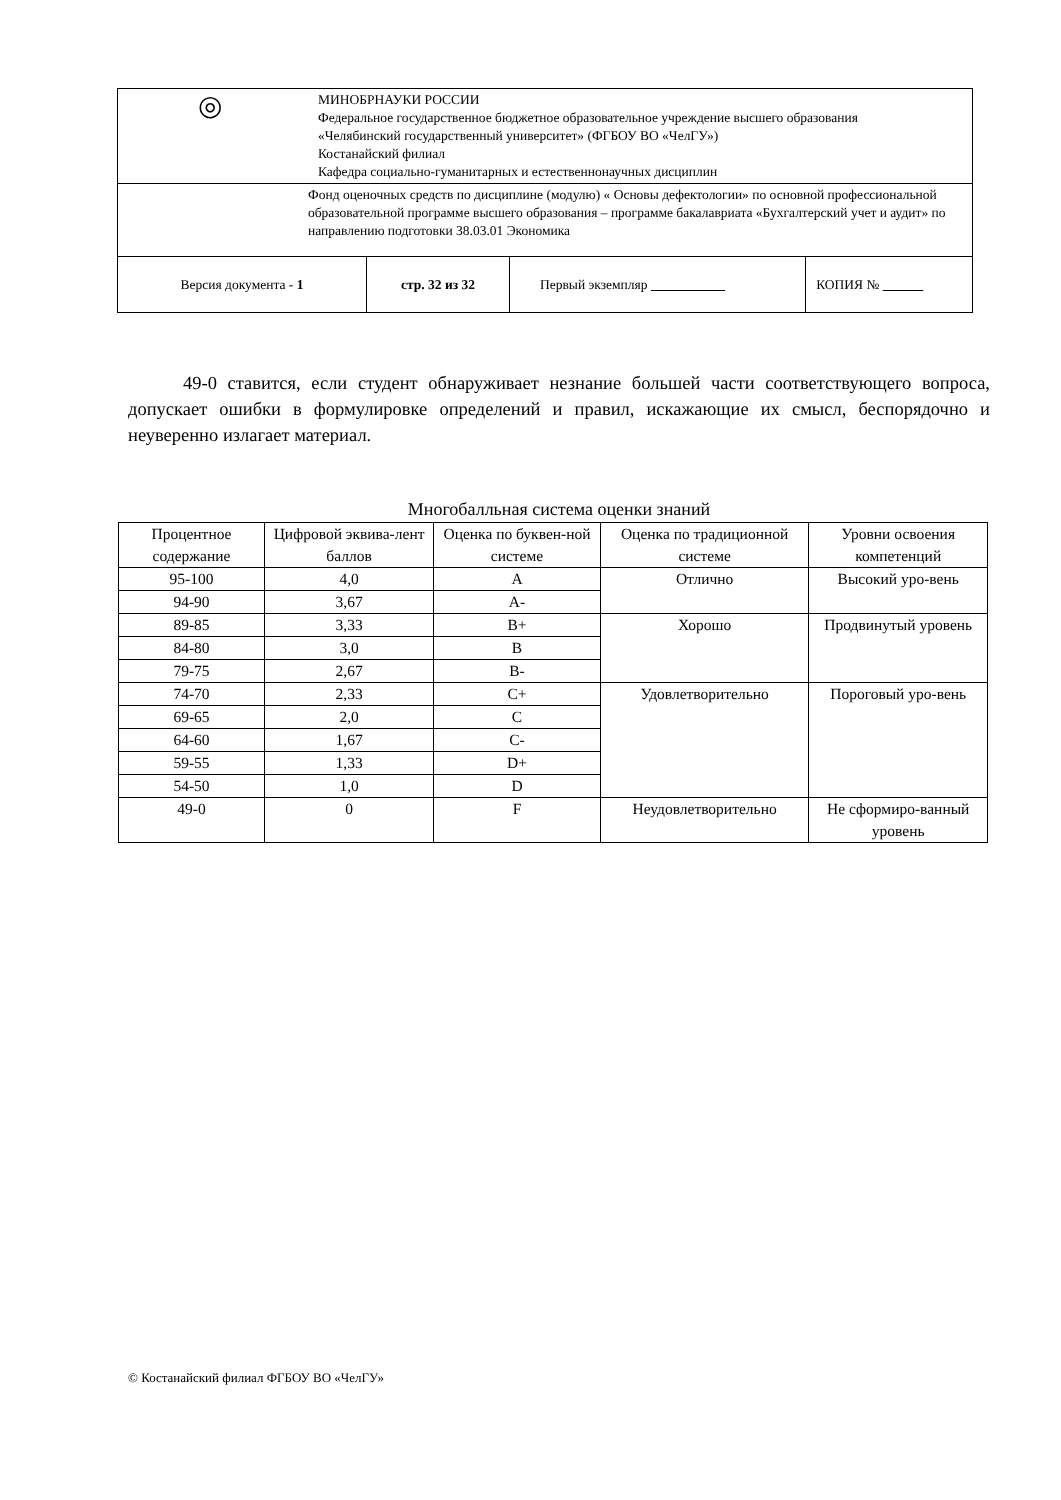| ◎ МИНОБРНАУКИ РОССИИ Федеральное государственное бюджетное образовательное учреждение высшего образования «Челябинский государственный университет» (ФГБОУ ВО «ЧелГУ») Костанайский филиал Кафедра социально-гуманитарных и естественнонаучных дисциплин | | | |
| Фонд оценочных средств по дисциплине (модулю) « Основы дефектологии» по основной профессиональной образовательной программе высшего образования – программе бакалавриата «Бухгалтерский учет и аудит» по направлению подготовки 38.03.01 Экономика | | | |
| Версия документа - 1 | стр. 32 из 32 | Первый экземпляр | КОПИЯ № |
49-0 ставится, если студент обнаруживает незнание большей части соответствующего вопроса, допускает ошибки в формулировке определений и правил, искажающие их смысл, беспорядочно и неуверенно излагает материал.
Многобалльная система оценки знаний
| Процентное содержание | Цифровой эквива-лент баллов | Оценка по буквен-ной системе | Оценка по традиционной системе | Уровни освоения компетенций |
| 95-100 | 4,0 | A | Отлично | Высокий уро-вень |
| 94-90 | 3,67 | A- | | |
| 89-85 | 3,33 | B+ | Хорошо | Продвинутый уровень |
| 84-80 | 3,0 | B | | |
| 79-75 | 2,67 | B- | | |
| 74-70 | 2,33 | C+ | Удовлетворительно | Пороговый уро-вень |
| 69-65 | 2,0 | C | | |
| 64-60 | 1,67 | C- | | |
| 59-55 | 1,33 | D+ | | |
| 54-50 | 1,0 | D | | |
| 49-0 | 0 | F | Неудовлетворительно | Не сформиро-ванный уровень |
© Костанайский филиал ФГБОУ ВО «ЧелГУ»